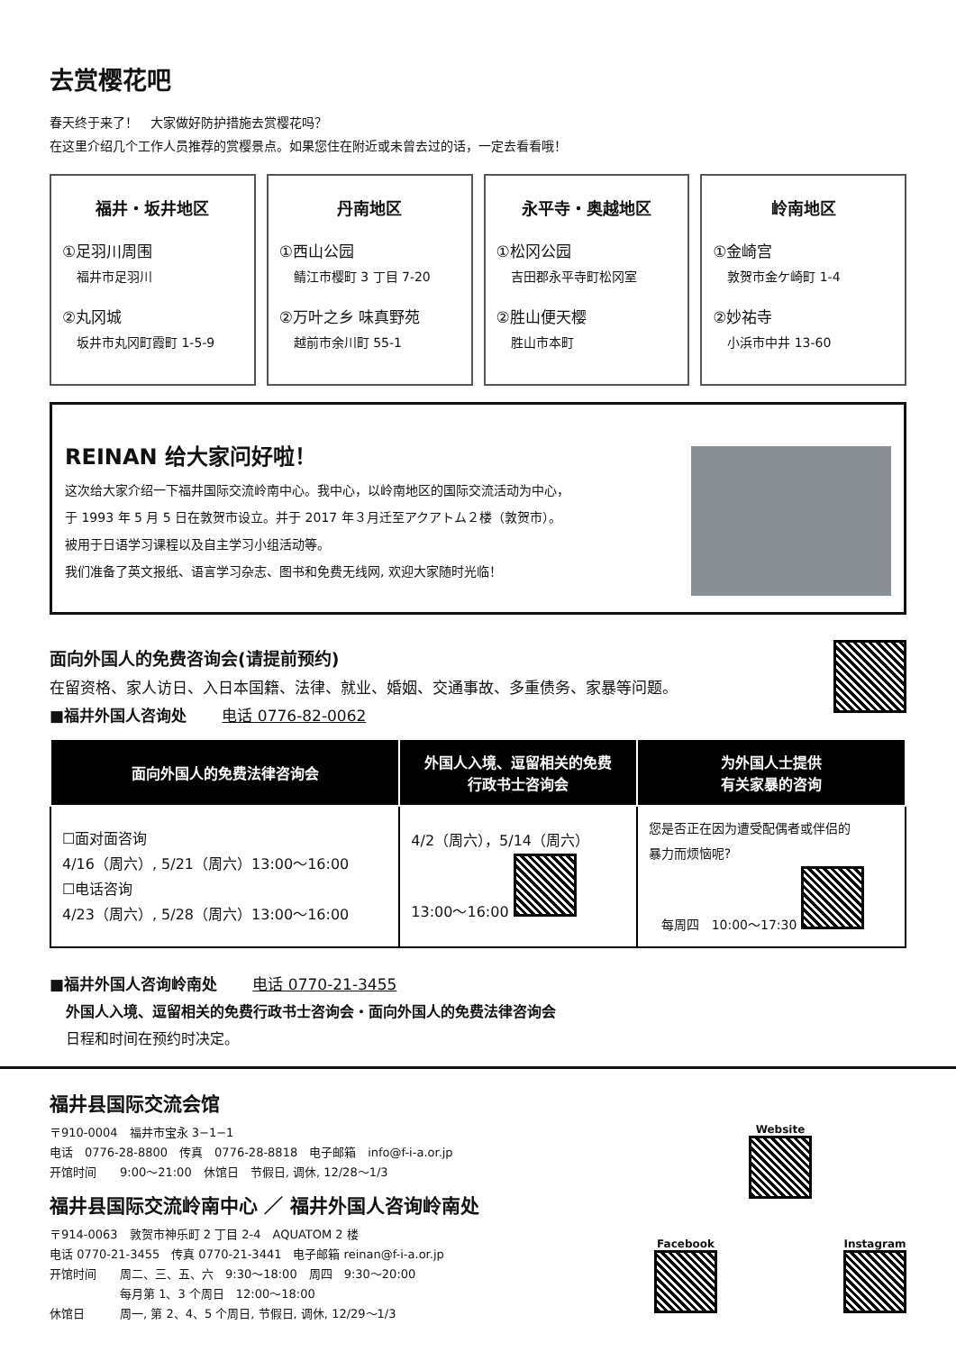去赏樱花吧
春天终于来了！　大家做好防护措施去赏樱花吗？
在这里介绍几个工作人员推荐的赏樱景点。如果您住在附近或未曾去过的话，一定去看看哦！
福井・坂井地区
①足羽川周围
福井市足羽川
②丸冈城
坂井市丸冈町霞町 1-5-9
丹南地区
①西山公园
鲭江市樱町 3 丁目 7-20
②万叶之乡 味真野苑
越前市余川町 55-1
永平寺・奥越地区
①松冈公园
吉田郡永平寺町松冈室
②胜山便天樱
胜山市本町
岭南地区
①金崎宫
敦贺市金ケ崎町 1-4
②妙祐寺
小浜市中井 13-60
REINAN 给大家问好啦！
这次给大家介绍一下福井国际交流岭南中心。我中心，以岭南地区的国际交流活动为中心，
于 1993 年 5 月 5 日在敦贺市设立。并于 2017 年３月迁至アクアトム２楼（敦贺市）。
被用于日语学习课程以及自主学习小组活动等。
我们准备了英文报纸、语言学习杂志、图书和免费无线网, 欢迎大家随时光临！
面向外国人的免费咨询会(请提前预约)
在留资格、家人访日、入日本国籍、法律、就业、婚姻、交通事故、多重债务、家暴等问题。
■福井外国人咨询处　　 电话 0776-82-0062
| 面向外国人的免费法律咨询会 | 外国人入境、逗留相关的免费 行政书士咨询会 | 为外国人士提供 有关家暴的咨询 |
| --- | --- | --- |
| ☐面对面咨询 4/16（周六）, 5/21（周六）13:00～16:00 ☐电话咨询 4/23（周六）, 5/28（周六）13:00～16:00 | 4/2（周六），5/14（周六） 13:00～16:00 | 您是否正在因为遭受配偶者或伴侣的 暴力而烦恼呢? 每周四 10:00～17:30 |
■福井外国人咨询岭南处　　 电话 0770-21-3455
外国人入境、逗留相关的免费行政书士咨询会・面向外国人的免费法律咨询会
日程和时间在预约时决定。
福井县国际交流会馆
〒910-0004　福井市宝永 3−1−1
电话　0776-28-8800　传真　0776-28-8818　电子邮箱　info@f-i-a.or.jp
开馆时间　　9:00～21:00　休馆日　节假日, 调休, 12/28～1/3
福井县国际交流岭南中心 ／ 福井外国人咨询岭南处
〒914-0063　敦贺市神乐町 2 丁目 2-4　AQUATOM 2 楼
电话 0770-21-3455　传真 0770-21-3441　电子邮箱 reinan@f-i-a.or.jp
开馆时间　　周二、三、五、六　9:30～18:00　周四　9:30～20:00
　　　　　　每月第 1、3 个周日　12:00～18:00
休馆日　　　周一, 第 2、4、5 个周日, 节假日, 调休, 12/29～1/3
Website
Facebook
Instagram